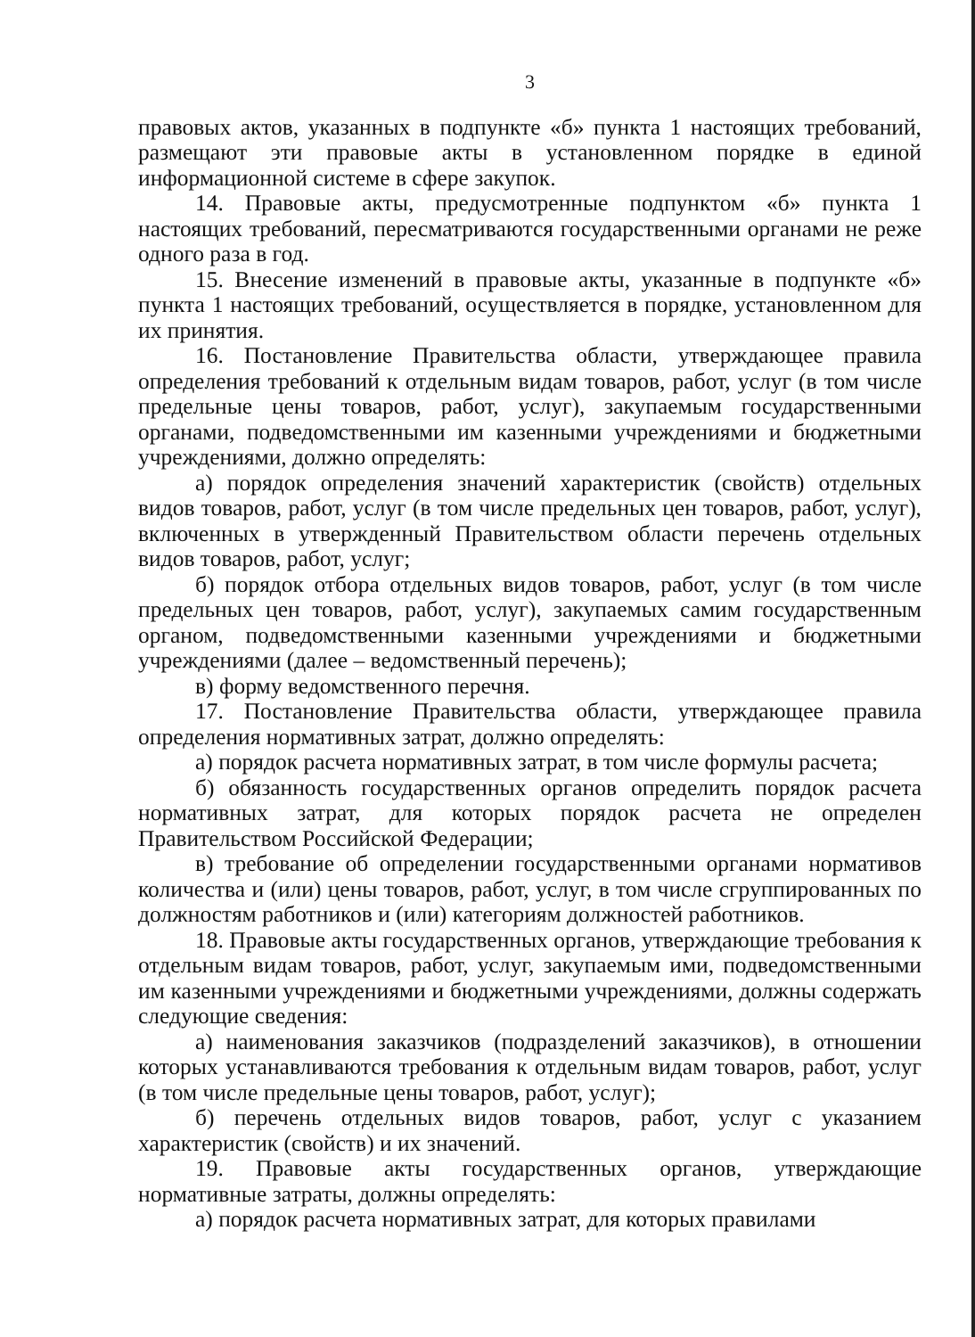3
правовых актов, указанных в подпункте «б» пункта 1 настоящих требований, размещают эти правовые акты в установленном порядке в единой информационной системе в сфере закупок.
14. Правовые акты, предусмотренные подпунктом «б» пункта 1 настоящих требований, пересматриваются государственными органами не реже одного раза в год.
15. Внесение изменений в правовые акты, указанные в подпункте «б» пункта 1 настоящих требований, осуществляется в порядке, установленном для их принятия.
16. Постановление Правительства области, утверждающее правила определения требований к отдельным видам товаров, работ, услуг (в том числе предельные цены товаров, работ, услуг), закупаемым государственными органами, подведомственными им казенными учреждениями и бюджетными учреждениями, должно определять:
а) порядок определения значений характеристик (свойств) отдельных видов товаров, работ, услуг (в том числе предельных цен товаров, работ, услуг), включенных в утвержденный Правительством области перечень отдельных видов товаров, работ, услуг;
б) порядок отбора отдельных видов товаров, работ, услуг (в том числе предельных цен товаров, работ, услуг), закупаемых самим государственным органом, подведомственными казенными учреждениями и бюджетными учреждениями (далее – ведомственный перечень);
в) форму ведомственного перечня.
17. Постановление Правительства области, утверждающее правила определения нормативных затрат, должно определять:
а) порядок расчета нормативных затрат, в том числе формулы расчета;
б) обязанность государственных органов определить порядок расчета нормативных затрат, для которых порядок расчета не определен Правительством Российской Федерации;
в) требование об определении государственными органами нормативов количества и (или) цены товаров, работ, услуг, в том числе сгруппированных по должностям работников и (или) категориям должностей работников.
18. Правовые акты государственных органов, утверждающие требования к отдельным видам товаров, работ, услуг, закупаемым ими, подведомственными им казенными учреждениями и бюджетными учреждениями, должны содержать следующие сведения:
а) наименования заказчиков (подразделений заказчиков), в отношении которых устанавливаются требования к отдельным видам товаров, работ, услуг (в том числе предельные цены товаров, работ, услуг);
б) перечень отдельных видов товаров, работ, услуг с указанием характеристик (свойств) и их значений.
19. Правовые акты государственных органов, утверждающие нормативные затраты, должны определять:
а) порядок расчета нормативных затрат, для которых правилами